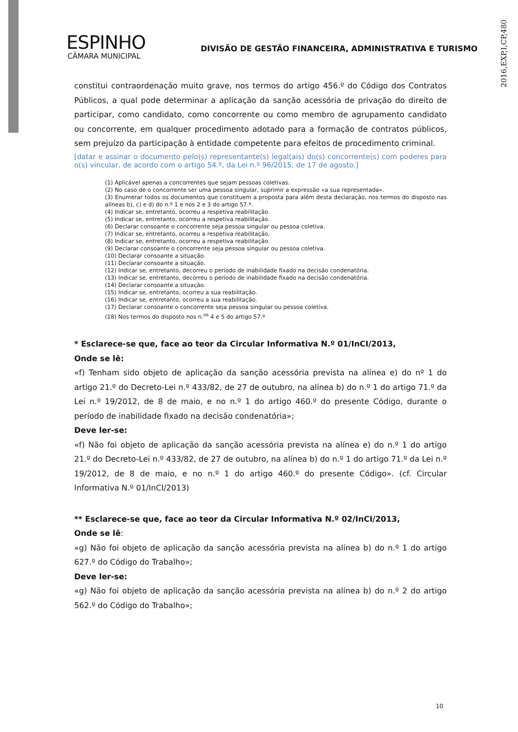2016,EXP,I,CP,480
ESPINHO
CÂMARA MUNICIPAL
DIVISÃO DE GESTÃO FINANCEIRA, ADMINISTRATIVA E TURISMO
constitui contraordenação muito grave, nos termos do artigo 456.º do Código dos Contratos Públicos, a qual pode determinar a aplicação da sanção acessória de privação do direito de participar, como candidato, como concorrente ou como membro de agrupamento candidato ou concorrente, em qualquer procedimento adotado para a formação de contratos públicos, sem prejuízo da participação à entidade competente para efeitos de procedimento criminal.
[datar e assinar o documento pelo(s) representante(s) legal(ais) do(s) concorrente(s) com poderes para o(s) vincular, de acordo com o artigo 54.º, da Lei n.º 96/2015, de 17 de agosto.]
(1) Aplicável apenas a concorrentes que sejam pessoas coletivas.
(2) No caso de o concorrente ser uma pessoa singular, suprimir a expressão «a sua representada».
(3) Enumerar todos os documentos que constituem a proposta para além desta declaração, nos termos do disposto nas alíneas b), c) e d) do n.º 1 e nos 2 e 3 do artigo 57.º.
(4) Indicar se, entretanto, ocorreu a respetiva reabilitação.
(5) Indicar se, entretanto, ocorreu a respetiva reabilitação.
(6) Declarar consoante o concorrente seja pessoa singular ou pessoa coletiva.
(7) Indicar se, entretanto, ocorreu a respetiva reabilitação.
(8) Indicar se, entretanto, ocorreu a respetiva reabilitação.
(9) Declarar consoante o concorrente seja pessoa singular ou pessoa coletiva.
(10) Declarar consoante a situação.
(11) Declarar consoante a situação.
(12) Indicar se, entretanto, decorreu o período de inabilidade fixado na decisão condenatória.
(13) Indicar se, entretanto, decorreu o período de inabilidade fixado na decisão condenatória.
(14) Declarar consoante a situação.
(15) Indicar se, entretanto, ocorreu a sua reabilitação.
(16) Indicar se, entretanto, ocorreu a sua reabilitação.
(17) Declarar consoante o concorrente seja pessoa singular ou pessoa coletiva.
(18) Nos termos do disposto nos n.<sup>os</sup> 4 e 5 do artigo 57.º
* Esclarece-se que, face ao teor da Circular Informativa N.º 01/InCI/2013,
Onde se lê:
«f) Tenham sido objeto de aplicação da sanção acessória prevista na alínea e) do nº 1 do artigo 21.º do Decreto-Lei n.º 433/82, de 27 de outubro, na alínea b) do n.º 1 do artigo 71.º da Lei n.º 19/2012, de 8 de maio, e no n.º 1 do artigo 460.º do presente Código, durante o período de inabilidade fixado na decisão condenatória»;
Deve ler-se:
«f) Não foi objeto de aplicação da sanção acessória prevista na alínea e) do n.º 1 do artigo 21.º do Decreto-Lei n.º 433/82, de 27 de outubro, na alínea b) do n.º 1 do artigo 71.º da Lei n.º 19/2012, de 8 de maio, e no n.º 1 do artigo 460.º do presente Código». (cf. Circular Informativa N.º 01/InCI/2013)
** Esclarece-se que, face ao teor da Circular Informativa N.º 02/InCI/2013,
Onde se lê:
«g) Não foi objeto de aplicação da sanção acessória prevista na alínea b) do n.º 1 do artigo 627.º do Código do Trabalho»;
Deve ler-se:
«g) Não foi objeto de aplicação da sanção acessória prevista na alínea b) do n.º 2 do artigo 562.º do Código do Trabalho»;
10